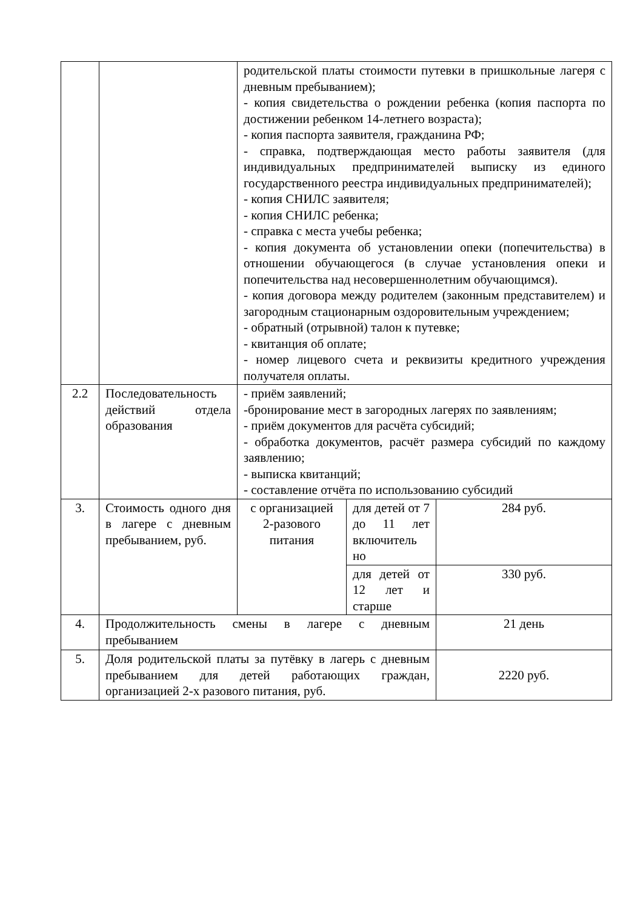| | | родительской платы стоимости путевки в пришкольные лагеря с дневным пребыванием); - копия свидетельства о рождении ребенка (копия паспорта по достижении ребенком 14-летнего возраста); - копия паспорта заявителя, гражданина РФ; - справка, подтверждающая место работы заявителя (для индивидуальных предпринимателей выписку из единого государственного реестра индивидуальных предпринимателей); - копия СНИЛС заявителя; - копия СНИЛС ребенка; - справка с места учебы ребенка; - копия документа об установлении опеки (попечительства) в отношении обучающегося (в случае установления опеки и попечительства над несовершеннолетним обучающимся). - копия договора между родителем (законным представителем) и загородным стационарным оздоровительным учреждением; - обратный (отрывной) талон к путевке; - квитанция об оплате; - номер лицевого счета и реквизиты кредитного учреждения получателя оплаты. | | |
| 2.2 | Последовательность действий отдела образования | - приём заявлений; -бронирование мест в загородных лагерях по заявлениям; - приём документов для расчёта субсидий; - обработка документов, расчёт размера субсидий по каждому заявлению; - выписка квитанций; - составление отчёта по использованию субсидий | | |
| 3. | Стоимость одного дня в лагере с дневным пребыванием, руб. | с организацией 2-разового питания | для детей от 7 до 11 лет включитель но | 284 руб. |
| | | | для детей от 12 лет и старше | 330 руб. |
| 4. | Продолжительность смены в лагере с дневным пребыванием | | | 21 день |
| 5. | Доля родительской платы за путёвку в лагерь с дневным пребыванием для детей работающих граждан, организацией 2-х разового питания, руб. | | | 2220 руб. |